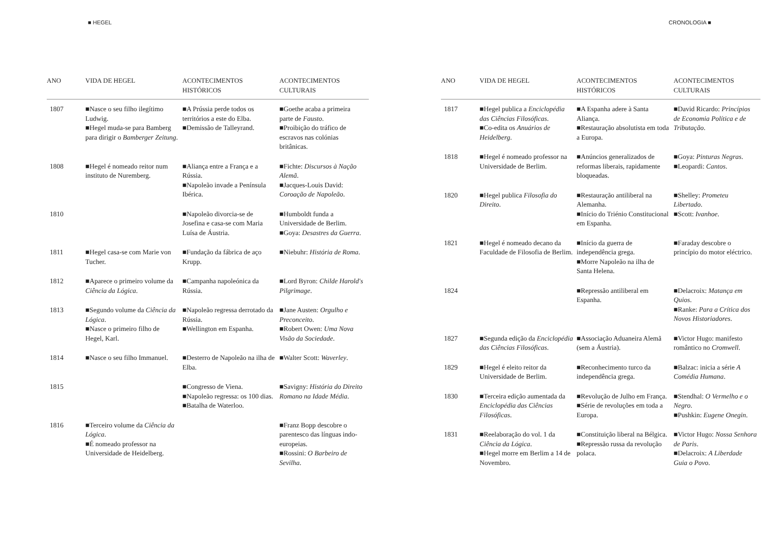■ HEGEL
| ANO | VIDA DE HEGEL | ACONTECIMENTOS HISTÓRICOS | ACONTECIMENTOS CULTURAIS |
| --- | --- | --- | --- |
| 1807 | ■Nasce o seu filho ilegítimo Ludwig. ■Hegel muda-se para Bamberg para dirigir o Bamberger Zeitung . | ■A Prússia perde todos os territórios a este do Elba. ■Demissão de Talleyrand. | ■Goethe acaba a primeira parte de Fausto . ■Proibição do tráfico de escravos nas colónias britânicas. |
| 1808 | ■Hegel é nomeado reitor num instituto de Nuremberg. | ■Aliança entre a França e a Rússia. ■Napoleão invade a Península Ibérica. | ■Fichte: Discursos à Nação Alemã . ■Jacques-Louis David: Coroação de Napoleão . |
| 1810 | | ■Napoleão divorcia-se de Josefina e casa-se com Maria Luísa de Áustria. | ■Humboldt funda a Universidade de Berlim. ■Goya: Desastres da Guerra . |
| 1811 | ■Hegel casa-se com Marie von Tucher. | ■Fundação da fábrica de aço Krupp. | ■Niebuhr: História de Roma . |
| 1812 | ■Aparece o primeiro volume da Ciência da Lógica . | ■Campanha napoleónica da Rússia. | ■Lord Byron: Childe Harold's Pilgrimage . |
| 1813 | ■Segundo volume da Ciência da Lógica . ■Nasce o primeiro filho de Hegel, Karl. | ■Napoleão regressa derrotado da Rússia. ■Wellington em Espanha. | ■Jane Austen: Orgulho e Preconceito . ■Robert Owen: Uma Nova Visão da Sociedade . |
| 1814 | ■Nasce o seu filho Immanuel. | ■Desterro de Napoleão na ilha de Elba. | ■Walter Scott: Waverley . |
| 1815 | | ■Congresso de Viena. ■Napoleão regressa: os 100 dias. ■Batalha de Waterloo. | ■Savigny: História do Direito Romano na Idade Média . |
| 1816 | ■Terceiro volume da Ciência da Lógica . ■É nomeado professor na Universidade de Heidelberg. | | ■Franz Bopp descobre o parentesco das línguas indo-europeias. ■Rossini: O Barbeiro de Sevilha . |
CRONOLOGIA ■
| ANO | VIDA DE HEGEL | ACONTECIMENTOS HISTÓRICOS | ACONTECIMENTOS CULTURAIS |
| --- | --- | --- | --- |
| 1817 | ■Hegel publica a Enciclopédia das Ciências Filosóficas . ■Co-edita os Anuários de Heidelberg . | ■A Espanha adere à Santa Aliança. ■Restauração absolutista em toda a Europa. | ■David Ricardo: Princípios de Economia Política e de Tributação . |
| 1818 | ■Hegel é nomeado professor na Universidade de Berlim. | ■Anúncios generalizados de reformas liberais, rapidamente bloqueadas. | ■Goya: Pinturas Negras . ■Leopardi: Cantos . |
| 1820 | ■Hegel publica Filosofia do Direito . | ■Restauração antiliberal na Alemanha. ■Início do Triénio Constitucional em Espanha. | ■Shelley: Prometeu Libertado . ■Scott: Ivanhoe . |
| 1821 | ■Hegel é nomeado decano da Faculdade de Filosofia de Berlim. | ■Início da guerra de independência grega. ■Morre Napoleão na ilha de Santa Helena. | ■Faraday descobre o princípio do motor eléctrico. |
| 1824 | | ■Repressão antiliberal em Espanha. | ■Delacroix: Matança em Quios . ■Ranke: Para a Crítica dos Novos Historiadores . |
| 1827 | ■Segunda edição da Enciclopédia das Ciências Filosóficas . | ■Associação Aduaneira Alemã (sem a Áustria). | ■Victor Hugo: manifesto romântico no Cromwell . |
| 1829 | ■Hegel é eleito reitor da Universidade de Berlim. | ■Reconhecimento turco da independência grega. | ■Balzac: inicia a série A Comédia Humana . |
| 1830 | ■Terceira edição aumentada da Enciclopédia das Ciências Filosóficas . | ■Revolução de Julho em França. ■Série de revoluções em toda a Europa. | ■Stendhal: O Vermelho e o Negro . ■Pushkin: Eugene Onegin . |
| 1831 | ■Reelaboração do vol. 1 da Ciência da Lógica . ■Hegel morre em Berlim a 14 de Novembro. | ■Constituição liberal na Bélgica. ■Repressão russa da revolução polaca. | ■Victor Hugo: Nossa Senhora de Paris . ■Delacroix: A Liberdade Guia o Povo . |